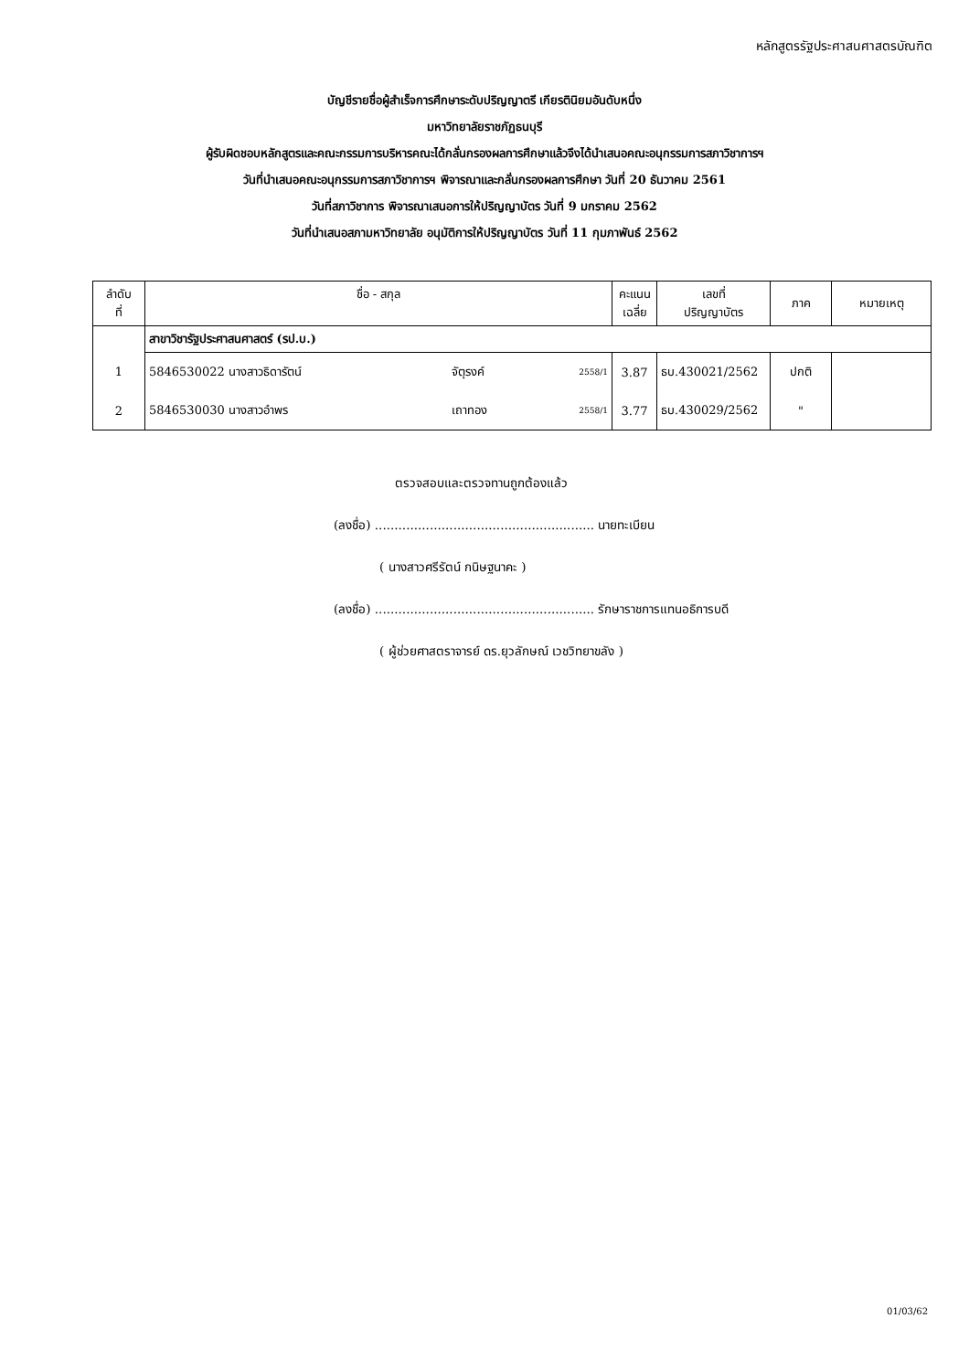หลักสูตรรัฐประศาสนศาสตรบัณฑิต
บัญชีรายชื่อผู้สำเร็จการศึกษาระดับปริญญาตรี เกียรตินิยมอันดับหนึ่ง
มหาวิทยาลัยราชภัฏธนบุรี
ผู้รับผิดชอบหลักสูตรและคณะกรรมการบริหารคณะได้กลั่นกรองผลการศึกษาแล้วจึงได้นำเสนอคณะอนุกรรมการสภาวิชาการฯ
วันที่นำเสนอคณะอนุกรรมการสภาวิชาการฯ พิจารณาและกลั่นกรองผลการศึกษา วันที่ 20 ธันวาคม 2561
วันที่สภาวิชาการ พิจารณาเสนอการให้ปริญญาบัตร วันที่ 9 มกราคม 2562
วันที่นำเสนอสภามหาวิทยาลัย อนุมัติการให้ปริญญาบัตร วันที่ 11 กุมภาพันธ์ 2562
| ลำดับ ที่ | ชื่อ - สกุล | | | | คะแนน เฉลี่ย | เลขที่ ปริญญาบัตร | ภาค | หมายเหตุ |
| --- | --- | --- | --- | --- | --- | --- | --- | --- |
| | สาขาวิชารัฐประศาสนศาสตร์ (รป.บ.) | | | | | | | |
| 1 | 5846530022 นางสาวธิดารัตน์ | จัตุรงค์ | | 2558/1 | 3.87 | ธบ.430021/2562 | ปกติ | |
| 2 | 5846530030 นางสาวอำพร | เถาทอง | | 2558/1 | 3.77 | ธบ.430029/2562 | " | |
ตรวจสอบและตรวจทานถูกต้องแล้ว
(ลงชื่อ) ........................................................ นายทะเบียน
( นางสาวศรีรัตน์ กนิษฐนาคะ )
(ลงชื่อ) ........................................................ รักษาราชการแทนอธิการบดี
( ผู้ช่วยศาสตราจารย์ ดร.ยุวลักษณ์ เวชวิทยาขลัง )
01/03/62